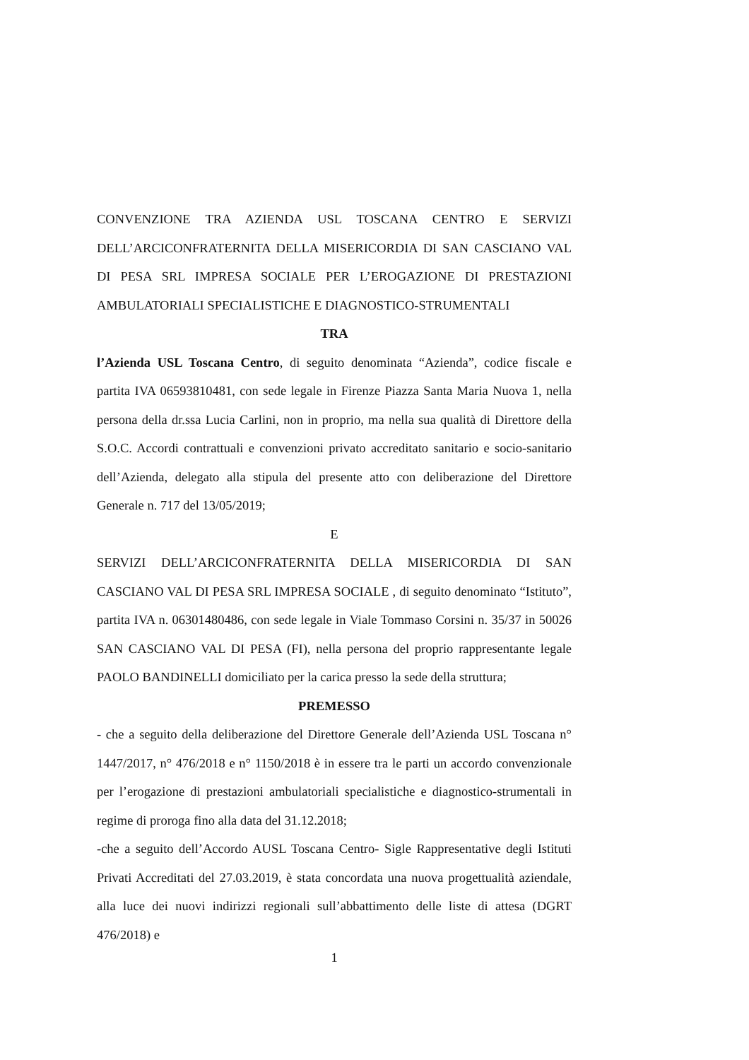CONVENZIONE TRA AZIENDA USL TOSCANA CENTRO E SERVIZI DELL’ARCICONFRATERNITA DELLA MISERICORDIA DI SAN CASCIANO VAL DI PESA SRL IMPRESA SOCIALE PER L’EROGAZIONE DI PRESTAZIONI AMBULATORIALI SPECIALISTICHE E DIAGNOSTICO-STRUMENTALI
TRA
l’Azienda USL Toscana Centro, di seguito denominata “Azienda”, codice fiscale e partita IVA 06593810481, con sede legale in Firenze Piazza Santa Maria Nuova 1, nella persona della dr.ssa Lucia Carlini, non in proprio, ma nella sua qualità di Direttore della S.O.C. Accordi contrattuali e convenzioni privato accreditato sanitario e socio-sanitario dell’Azienda, delegato alla stipula del presente atto con deliberazione del Direttore Generale n. 717 del 13/05/2019;
E
SERVIZI DELL’ARCICONFRATERNITA DELLA MISERICORDIA DI SAN CASCIANO VAL DI PESA SRL IMPRESA SOCIALE , di seguito denominato “Istituto”, partita IVA n. 06301480486, con sede legale in Viale Tommaso Corsini n. 35/37 in 50026 SAN CASCIANO VAL DI PESA (FI), nella persona del proprio rappresentante legale PAOLO BANDINELLI domiciliato per la carica presso la sede della struttura;
PREMESSO
- che a seguito della deliberazione del Direttore Generale dell’Azienda USL Toscana n° 1447/2017, n° 476/2018 e n° 1150/2018 è in essere tra le parti un accordo convenzionale per l’erogazione di prestazioni ambulatoriali specialistiche e diagnostico-strumentali in regime di proroga fino alla data del 31.12.2018;
-che a seguito dell’Accordo AUSL Toscana Centro- Sigle Rappresentative degli Istituti Privati Accreditati del 27.03.2019, è stata concordata una nuova progettualità aziendale, alla luce dei nuovi indirizzi regionali sull’abbattimento delle liste di attesa (DGRT 476/2018) e
1